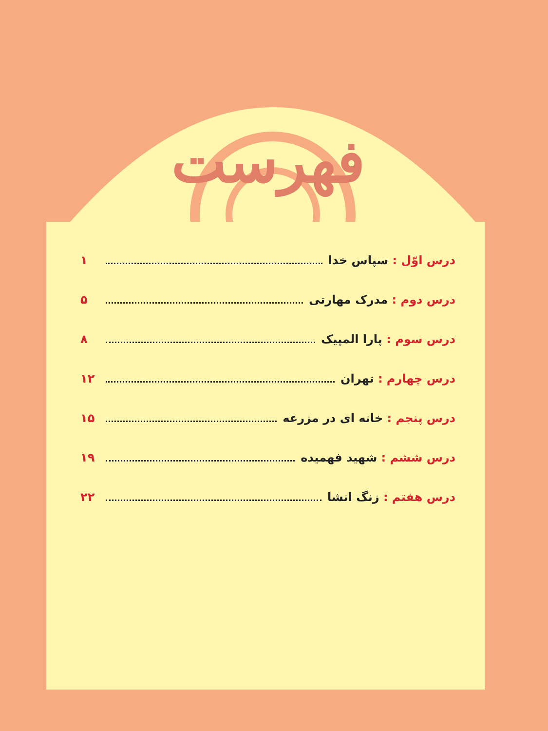فهرست
درس اوّل : سپاس خدا ۱
درس دوم : مدرک مهارتی ۵
درس سوم : پارا المپیک ۸
درس چهارم : تهران ۱۲
درس پنجم : خانه ای در مزرعه ۱۵
درس ششم : شهید فهمیده ۱۹
درس هفتم : زنگ انشا ۲۲